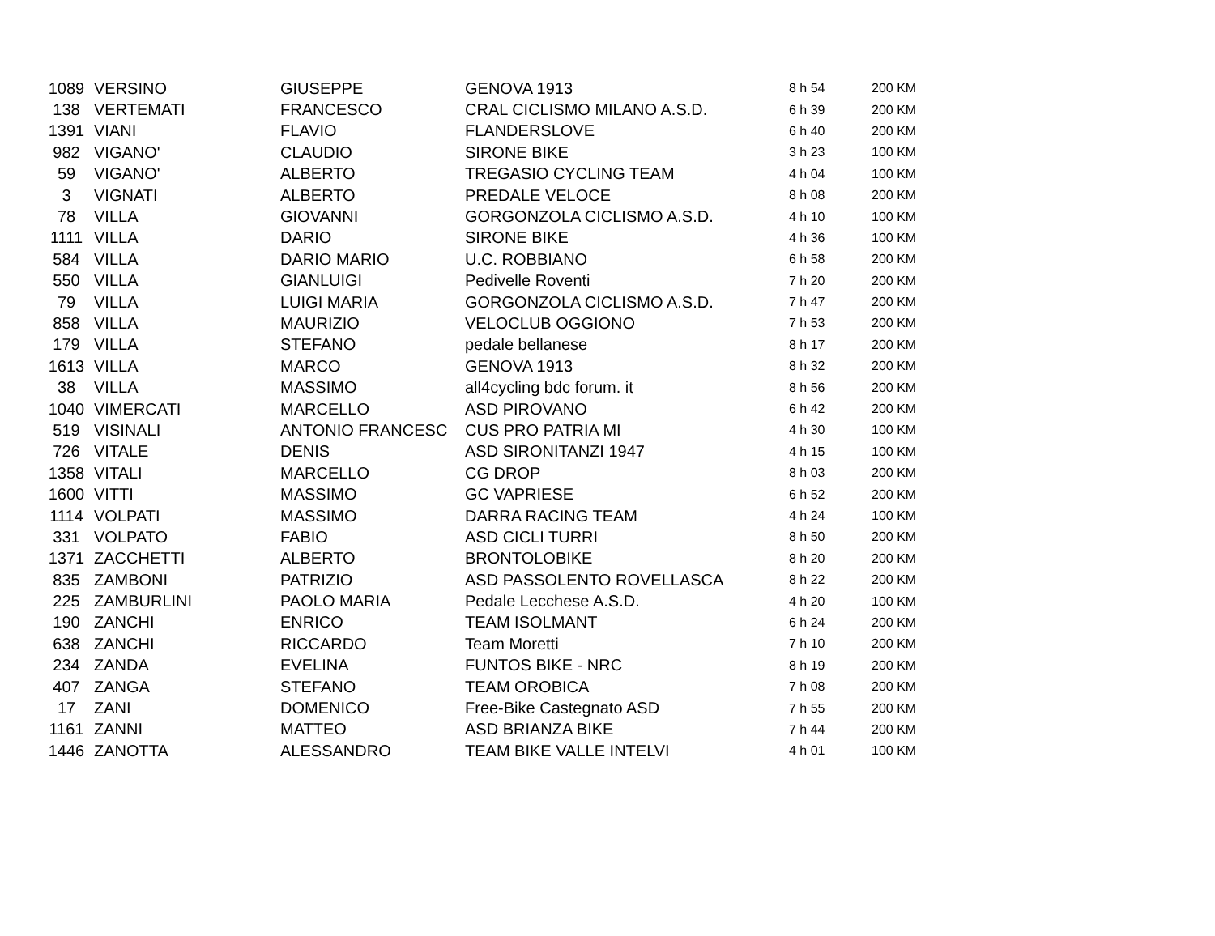| 1089 | VERSINO | GIUSEPPE | GENOVA 1913 | 8 h 54 | 200 KM |
| 138 | VERTEMATI | FRANCESCO | CRAL CICLISMO MILANO A.S.D. | 6 h 39 | 200 KM |
| 1391 | VIANI | FLAVIO | FLANDERSLOVE | 6 h 40 | 200 KM |
| 982 | VIGANO' | CLAUDIO | SIRONE BIKE | 3 h 23 | 100 KM |
| 59 | VIGANO' | ALBERTO | TREGASIO CYCLING TEAM | 4 h 04 | 100 KM |
| 3 | VIGNATI | ALBERTO | PREDALE VELOCE | 8 h 08 | 200 KM |
| 78 | VILLA | GIOVANNI | GORGONZOLA CICLISMO A.S.D. | 4 h 10 | 100 KM |
| 1111 | VILLA | DARIO | SIRONE BIKE | 4 h 36 | 100 KM |
| 584 | VILLA | DARIO MARIO | U.C. ROBBIANO | 6 h 58 | 200 KM |
| 550 | VILLA | GIANLUIGI | Pedivelle Roventi | 7 h 20 | 200 KM |
| 79 | VILLA | LUIGI MARIA | GORGONZOLA CICLISMO A.S.D. | 7 h 47 | 200 KM |
| 858 | VILLA | MAURIZIO | VELOCLUB OGGIONO | 7 h 53 | 200 KM |
| 179 | VILLA | STEFANO | pedale bellanese | 8 h 17 | 200 KM |
| 1613 | VILLA | MARCO | GENOVA 1913 | 8 h 32 | 200 KM |
| 38 | VILLA | MASSIMO | all4cycling bdc forum. it | 8 h 56 | 200 KM |
| 1040 | VIMERCATI | MARCELLO | ASD PIROVANO | 6 h 42 | 200 KM |
| 519 | VISINALI | ANTONIO FRANCESC | CUS PRO PATRIA MI | 4 h 30 | 100 KM |
| 726 | VITALE | DENIS | ASD SIRONITANZI 1947 | 4 h 15 | 100 KM |
| 1358 | VITALI | MARCELLO | CG DROP | 8 h 03 | 200 KM |
| 1600 | VITTI | MASSIMO | GC VAPRIESE | 6 h 52 | 200 KM |
| 1114 | VOLPATI | MASSIMO | DARRA RACING TEAM | 4 h 24 | 100 KM |
| 331 | VOLPATO | FABIO | ASD CICLI TURRI | 8 h 50 | 200 KM |
| 1371 | ZACCHETTI | ALBERTO | BRONTOLOBIKE | 8 h 20 | 200 KM |
| 835 | ZAMBONI | PATRIZIO | ASD PASSOLENTO ROVELLASCA | 8 h 22 | 200 KM |
| 225 | ZAMBURLINI | PAOLO MARIA | Pedale Lecchese A.S.D. | 4 h 20 | 100 KM |
| 190 | ZANCHI | ENRICO | TEAM ISOLMANT | 6 h 24 | 200 KM |
| 638 | ZANCHI | RICCARDO | Team Moretti | 7 h 10 | 200 KM |
| 234 | ZANDA | EVELINA | FUNTOS BIKE - NRC | 8 h 19 | 200 KM |
| 407 | ZANGA | STEFANO | TEAM OROBICA | 7 h 08 | 200 KM |
| 17 | ZANI | DOMENICO | Free-Bike Castegnato ASD | 7 h 55 | 200 KM |
| 1161 | ZANNI | MATTEO | ASD BRIANZA BIKE | 7 h 44 | 200 KM |
| 1446 | ZANOTTA | ALESSANDRO | TEAM BIKE VALLE INTELVI | 4 h 01 | 100 KM |